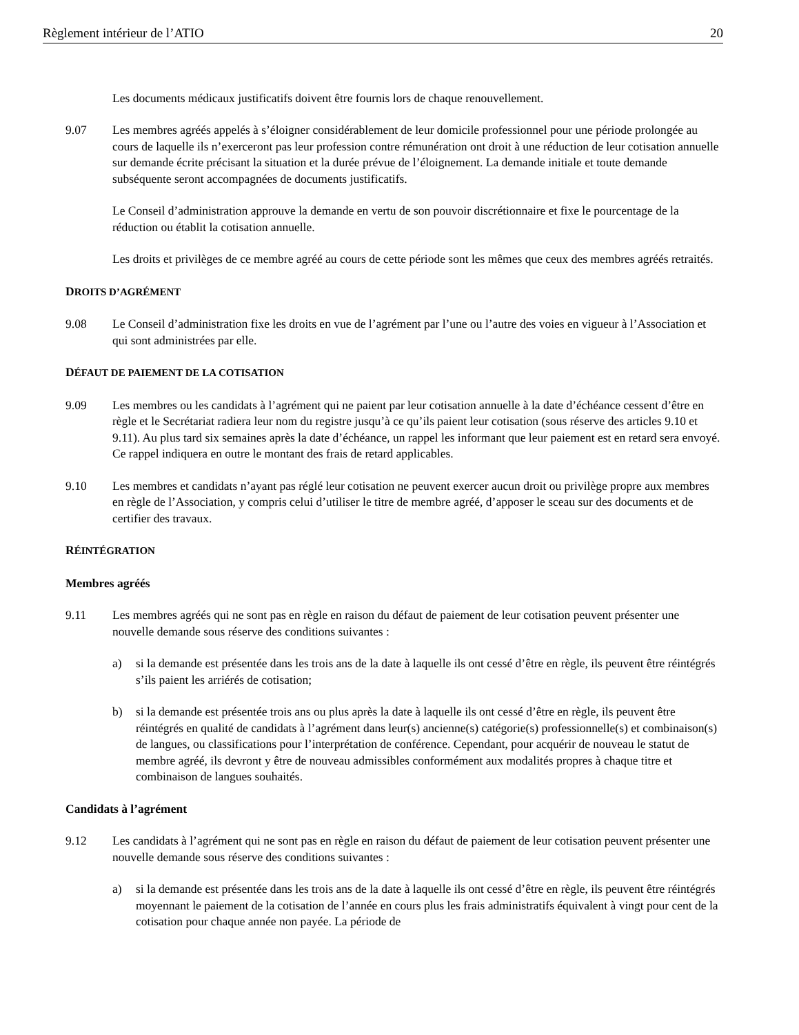Règlement intérieur de l’ATIO 20
Les documents médicaux justificatifs doivent être fournis lors de chaque renouvellement.
9.07 Les membres agréés appelés à s’éloigner considérablement de leur domicile professionnel pour une période prolongée au cours de laquelle ils n’exerceront pas leur profession contre rémunération ont droit à une réduction de leur cotisation annuelle sur demande écrite précisant la situation et la durée prévue de l’éloignement. La demande initiale et toute demande subséquente seront accompagnées de documents justificatifs.
Le Conseil d’administration approuve la demande en vertu de son pouvoir discrétionnaire et fixe le pourcentage de la réduction ou établit la cotisation annuelle.
Les droits et privilèges de ce membre agréé au cours de cette période sont les mêmes que ceux des membres agréés retraités.
DROITS D’AGRÉMENT
9.08 Le Conseil d’administration fixe les droits en vue de l’agrément par l’une ou l’autre des voies en vigueur à l’Association et qui sont administrées par elle.
DÉFAUT DE PAIEMENT DE LA COTISATION
9.09 Les membres ou les candidats à l’agrément qui ne paient par leur cotisation annuelle à la date d’échéance cessent d’être en règle et le Secrétariat radiera leur nom du registre jusqu’à ce qu’ils paient leur cotisation (sous réserve des articles 9.10 et 9.11). Au plus tard six semaines après la date d’échéance, un rappel les informant que leur paiement est en retard sera envoyé. Ce rappel indiquera en outre le montant des frais de retard applicables.
9.10 Les membres et candidats n’ayant pas réglé leur cotisation ne peuvent exercer aucun droit ou privilège propre aux membres en règle de l’Association, y compris celui d’utiliser le titre de membre agréé, d’apposer le sceau sur des documents et de certifier des travaux.
RÉINTÉGRATION
Membres agréés
9.11 Les membres agréés qui ne sont pas en règle en raison du défaut de paiement de leur cotisation peuvent présenter une nouvelle demande sous réserve des conditions suivantes :
a) si la demande est présentée dans les trois ans de la date à laquelle ils ont cessé d’être en règle, ils peuvent être réintégrés s’ils paient les arriérés de cotisation;
b) si la demande est présentée trois ans ou plus après la date à laquelle ils ont cessé d’être en règle, ils peuvent être réintégrés en qualité de candidats à l’agrément dans leur(s) ancienne(s) catégorie(s) professionnelle(s) et combinaison(s) de langues, ou classifications pour l’interprétation de conférence. Cependant, pour acquérir de nouveau le statut de membre agréé, ils devront y être de nouveau admissibles conformément aux modalités propres à chaque titre et combinaison de langues souhaités.
Candidats à l’agrément
9.12 Les candidats à l’agrément qui ne sont pas en règle en raison du défaut de paiement de leur cotisation peuvent présenter une nouvelle demande sous réserve des conditions suivantes :
a) si la demande est présentée dans les trois ans de la date à laquelle ils ont cessé d’être en règle, ils peuvent être réintégrés moyennant le paiement de la cotisation de l’année en cours plus les frais administratifs équivalent à vingt pour cent de la cotisation pour chaque année non payée. La période de